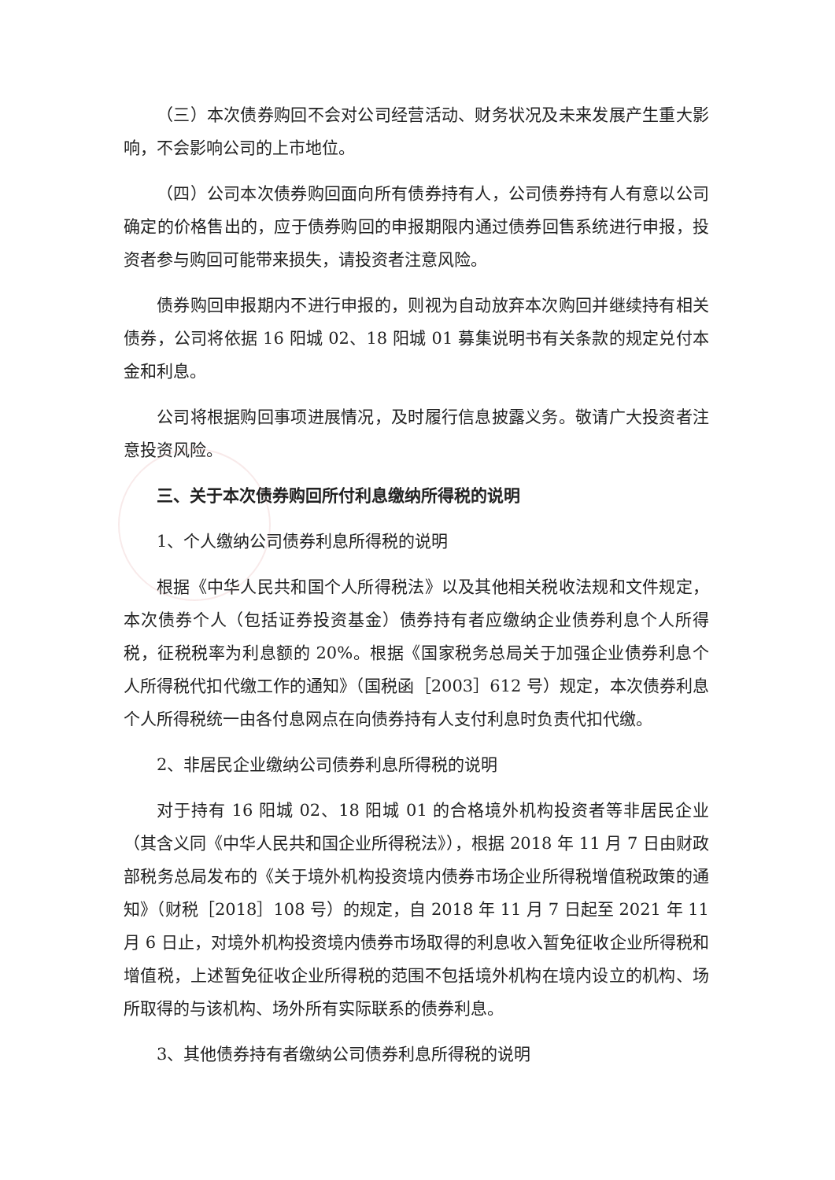（三）本次债券购回不会对公司经营活动、财务状况及未来发展产生重大影响，不会影响公司的上市地位。
（四）公司本次债券购回面向所有债券持有人，公司债券持有人有意以公司确定的价格售出的，应于债券购回的申报期限内通过债券回售系统进行申报，投资者参与购回可能带来损失，请投资者注意风险。
债券购回申报期内不进行申报的，则视为自动放弃本次购回并继续持有相关债券，公司将依据 16 阳城 02、18 阳城 01 募集说明书有关条款的规定兑付本金和利息。
公司将根据购回事项进展情况，及时履行信息披露义务。敬请广大投资者注意投资风险。
三、关于本次债券购回所付利息缴纳所得税的说明
1、个人缴纳公司债券利息所得税的说明
根据《中华人民共和国个人所得税法》以及其他相关税收法规和文件规定，本次债券个人（包括证券投资基金）债券持有者应缴纳企业债券利息个人所得税，征税税率为利息额的 20%。根据《国家税务总局关于加强企业债券利息个人所得税代扣代缴工作的通知》（国税函［2003］612 号）规定，本次债券利息个人所得税统一由各付息网点在向债券持有人支付利息时负责代扣代缴。
2、非居民企业缴纳公司债券利息所得税的说明
对于持有 16 阳城 02、18 阳城 01 的合格境外机构投资者等非居民企业（其含义同《中华人民共和国企业所得税法》），根据 2018 年 11 月 7 日由财政部税务总局发布的《关于境外机构投资境内债券市场企业所得税增值税政策的通知》（财税［2018］108 号）的规定，自 2018 年 11 月 7 日起至 2021 年 11 月 6 日止，对境外机构投资境内债券市场取得的利息收入暂免征收企业所得税和增值税，上述暂免征收企业所得税的范围不包括境外机构在境内设立的机构、场所取得的与该机构、场外所有实际联系的债券利息。
3、其他债券持有者缴纳公司债券利息所得税的说明